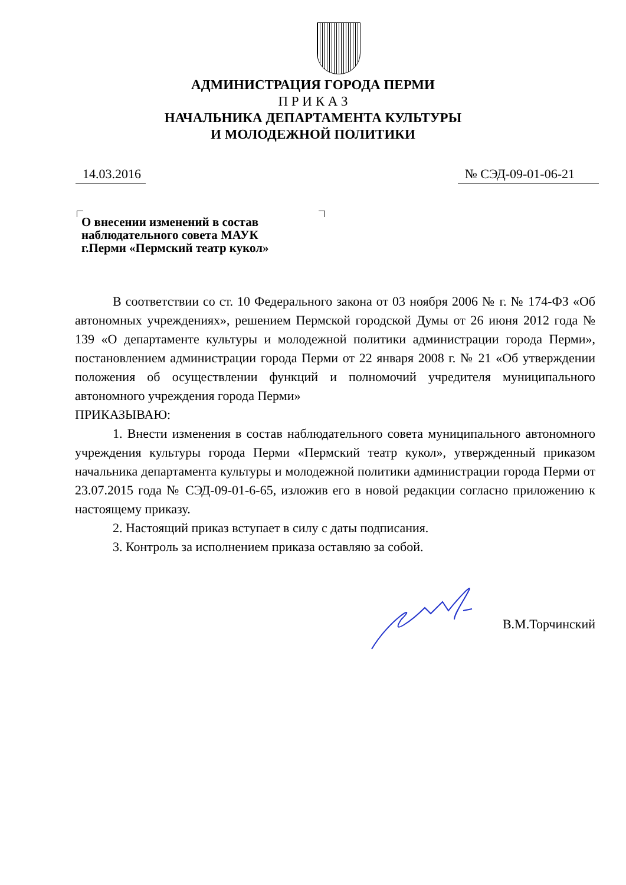АДМИНИСТРАЦИЯ ГОРОДА ПЕРМИ
П Р И К А З
НАЧАЛЬНИКА ДЕПАРТАМЕНТА КУЛЬТУРЫ
И МОЛОДЕЖНОЙ ПОЛИТИКИ
14.03.2016 № СЭД-09-01-06-21
О внесении изменений в состав
наблюдательного совета МАУК
г.Перми «Пермский театр кукол»
В соответствии со ст. 10 Федерального закона от 03 ноября 2006 № г. № 174-ФЗ «Об автономных учреждениях», решением Пермской городской Думы от 26 июня 2012 года № 139 «О департаменте культуры и молодежной политики администрации города Перми», постановлением администрации города Перми от 22 января 2008 г. № 21 «Об утверждении положения об осуществлении функций и полномочий учредителя муниципального автономного учреждения города Перми»
ПРИКАЗЫВАЮ:
1. Внести изменения в состав наблюдательного совета муниципального автономного учреждения культуры города Перми «Пермский театр кукол», утвержденный приказом начальника департамента культуры и молодежной политики администрации города Перми от 23.07.2015 года № СЭД-09-01-6-65, изложив его в новой редакции согласно приложению к настоящему приказу.
2. Настоящий приказ вступает в силу с даты подписания.
3. Контроль за исполнением приказа оставляю за собой.
В.М.Торчинский